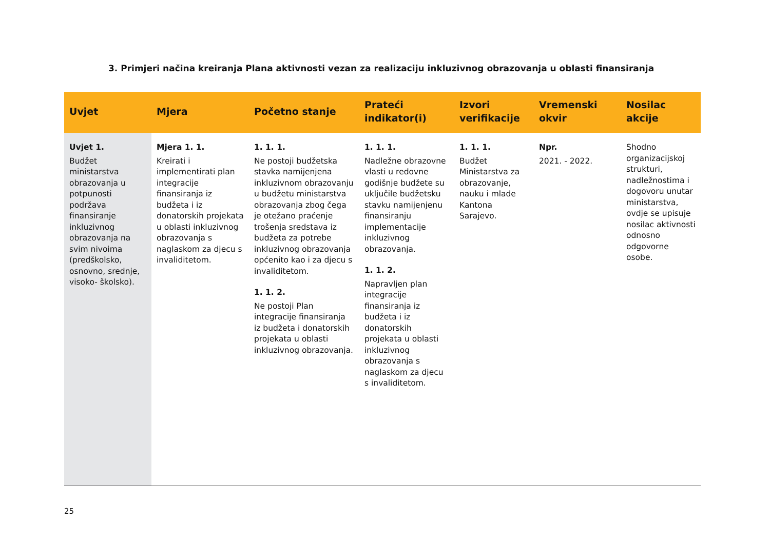3. Primjeri načina kreiranja Plana aktivnosti vezan za realizaciju inkluzivnog obrazovanja u oblasti finansiranja
| Uvjet | Mjera | Početno stanje | Prateći indikator(i) | Izvori verifikacije | Vremenski okvir | Nosilac akcije |
| --- | --- | --- | --- | --- | --- | --- |
| Uvjet 1. Budžet ministarstva obrazovanja u potpunosti podržava finansiranje inkluzivnog obrazovanja na svim nivoima (predškolsko, osnovno, srednje, visoko- školsko). | Mjera 1. 1. Kreirati i implementirati plan integracije finansiranja iz budžeta i iz donatorskih projekata u oblasti inkluzivnog obrazovanja s naglaskom za djecu s invaliditetom. | 1. 1. 1. Ne postoji budžetska stavka namijenjena inkluzivnom obrazovanju u budžetu ministarstva obrazovanja zbog čega je otežano praćenje trošenja sredstava iz budžeta za potrebe inkluzivnog obrazovanja općenito kao i za djecu s invaliditetom. 1. 1. 2. Ne postoji Plan integracije finansiranja iz budžeta i donatorskih projekata u oblasti inkluzivnog obrazovanja. | 1. 1. 1. Nadležne obrazovne vlasti u redovne godišnje budžete su uključile budžetsku stavku namijenjenu finansiranju implementacije inkluzivnog obrazovanja. 1. 1. 2. Napravljen plan integracije finansiranja iz budžeta i iz donatorskih projekata u oblasti inkluzivnog obrazovanja s naglaskom za djecu s invaliditetom. | 1. 1. 1. Budžet Ministarstva za obrazovanje, nauku i mlade Kantona Sarajevo. | Npr. 2021. - 2022. | Shodno organizacijskoj strukturi, nadležnostima i dogovoru unutar ministarstva, ovdje se upisuje nosilac aktivnosti odnosno odgovorne osobe. |
25